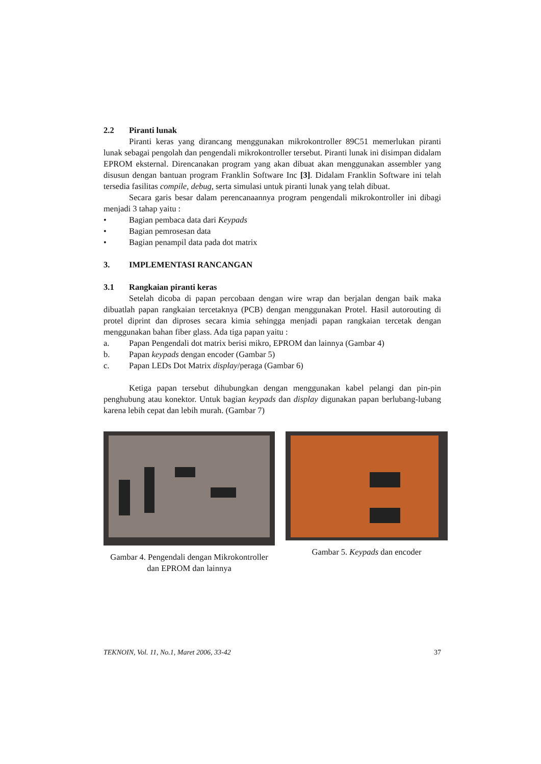2.2 Piranti lunak
Piranti keras yang dirancang menggunakan mikrokontroller 89C51 memerlukan piranti lunak sebagai pengolah dan pengendali mikrokontroller tersebut. Piranti lunak ini disimpan didalam EPROM eksternal. Direncanakan program yang akan dibuat akan menggunakan assembler yang disusun dengan bantuan program Franklin Software Inc [3]. Didalam Franklin Software ini telah tersedia fasilitas compile, debug, serta simulasi untuk piranti lunak yang telah dibuat.
Secara garis besar dalam perencanaannya program pengendali mikrokontroller ini dibagi menjadi 3 tahap yaitu :
• Bagian pembaca data dari Keypads
• Bagian pemrosesan data
• Bagian penampil data pada dot matrix
3. IMPLEMENTASI RANCANGAN
3.1 Rangkaian piranti keras
Setelah dicoba di papan percobaan dengan wire wrap dan berjalan dengan baik maka dibuatlah papan rangkaian tercetaknya (PCB) dengan menggunakan Protel. Hasil autorouting di protel diprint dan diproses secara kimia sehingga menjadi papan rangkaian tercetak dengan menggunakan bahan fiber glass. Ada tiga papan yaitu :
a. Papan Pengendali dot matrix berisi mikro, EPROM dan lainnya (Gambar 4)
b. Papan keypads dengan encoder (Gambar 5)
c. Papan LEDs Dot Matrix display /peraga (Gambar 6)
Ketiga papan tersebut dihubungkan dengan menggunakan kabel pelangi dan pin-pin penghubung atau konektor. Untuk bagian keypads dan display digunakan papan berlubang-lubang karena lebih cepat dan lebih murah. (Gambar 7)
Gambar 4. Pengendali dengan Mikrokontroller dan EPROM dan lainnya
Gambar 5. Keypads dan encoder
TEKNOIN, Vol. 11, No.1, Maret 2006, 33-42 37